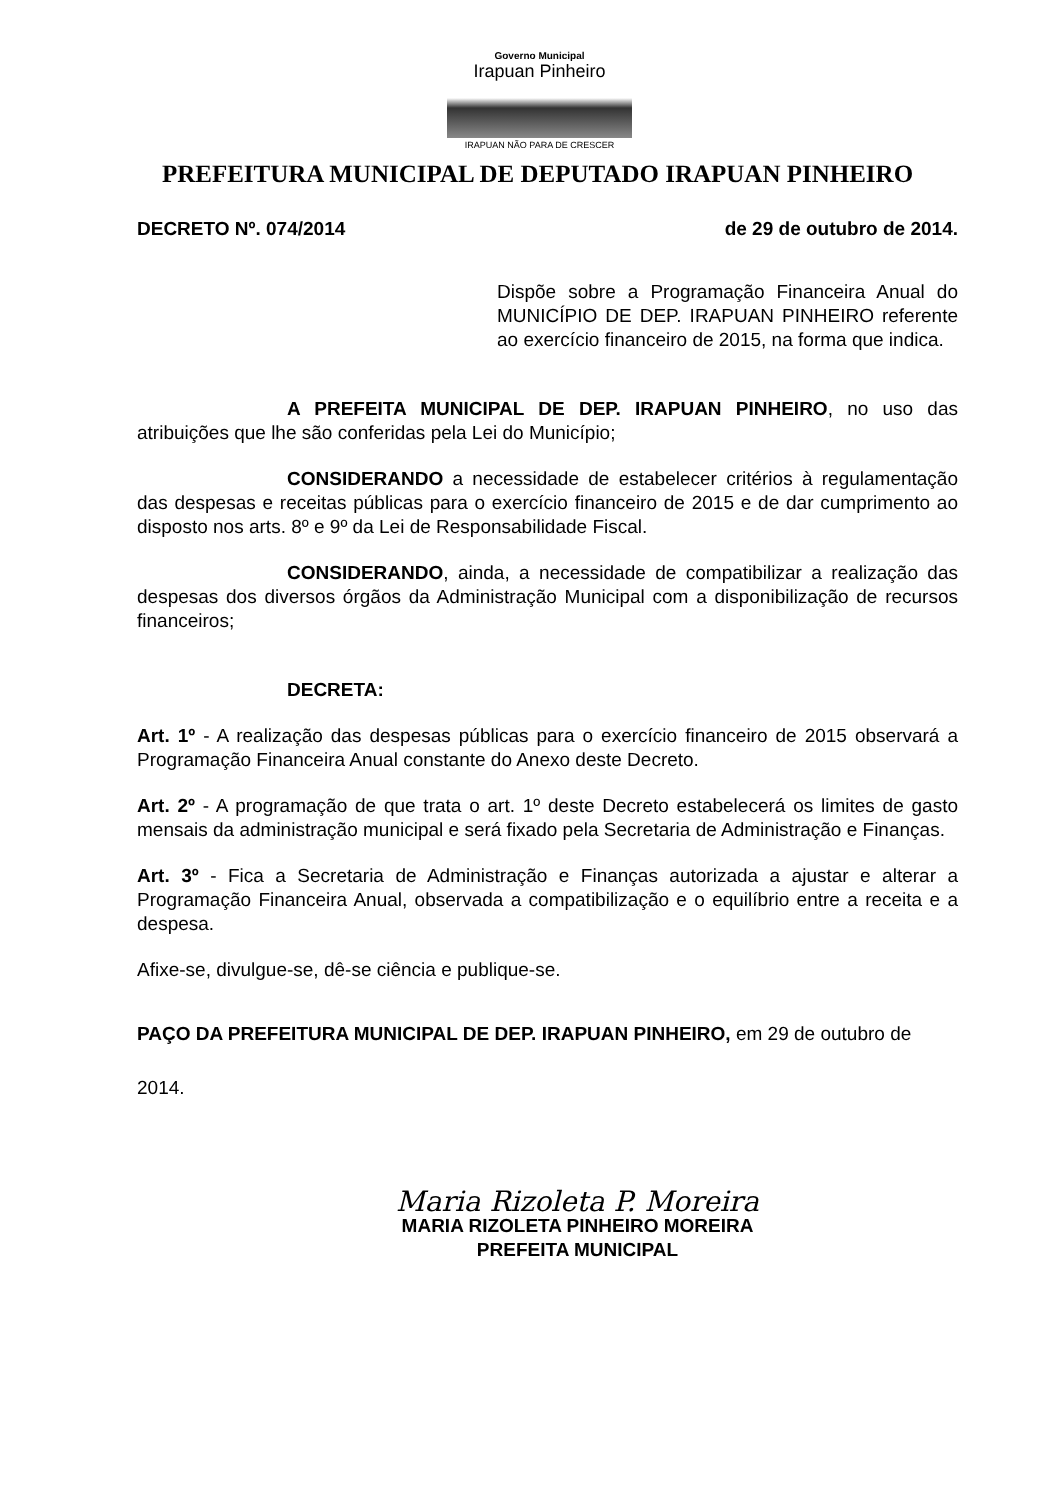Governo Municipal
Irapuan Pinheiro
IRAPUAN NÃO PARA DE CRESCER
PREFEITURA MUNICIPAL DE DEPUTADO IRAPUAN PINHEIRO
DECRETO Nº. 074/2014 de 29 de outubro de 2014.
Dispõe sobre a Programação Financeira Anual do MUNICÍPIO DE DEP. IRAPUAN PINHEIRO referente ao exercício financeiro de 2015, na forma que indica.
A PREFEITA MUNICIPAL DE DEP. IRAPUAN PINHEIRO, no uso das atribuições que lhe são conferidas pela Lei do Município;
CONSIDERANDO a necessidade de estabelecer critérios à regulamentação das despesas e receitas públicas para o exercício financeiro de 2015 e de dar cumprimento ao disposto nos arts. 8º e 9º da Lei de Responsabilidade Fiscal.
CONSIDERANDO, ainda, a necessidade de compatibilizar a realização das despesas dos diversos órgãos da Administração Municipal com a disponibilização de recursos financeiros;
DECRETA:
Art. 1º - A realização das despesas públicas para o exercício financeiro de 2015 observará a Programação Financeira Anual constante do Anexo deste Decreto.
Art. 2º - A programação de que trata o art. 1º deste Decreto estabelecerá os limites de gasto mensais da administração municipal e será fixado pela Secretaria de Administração e Finanças.
Art. 3º - Fica a Secretaria de Administração e Finanças autorizada a ajustar e alterar a Programação Financeira Anual, observada a compatibilização e o equilíbrio entre a receita e a despesa.
Afixe-se, divulgue-se, dê-se ciência e publique-se.
PAÇO DA PREFEITURA MUNICIPAL DE DEP. IRAPUAN PINHEIRO, em 29 de outubro de
2014.
Maria Rizoleta P. Moreira
MARIA RIZOLETA PINHEIRO MOREIRA
PREFEITA MUNICIPAL